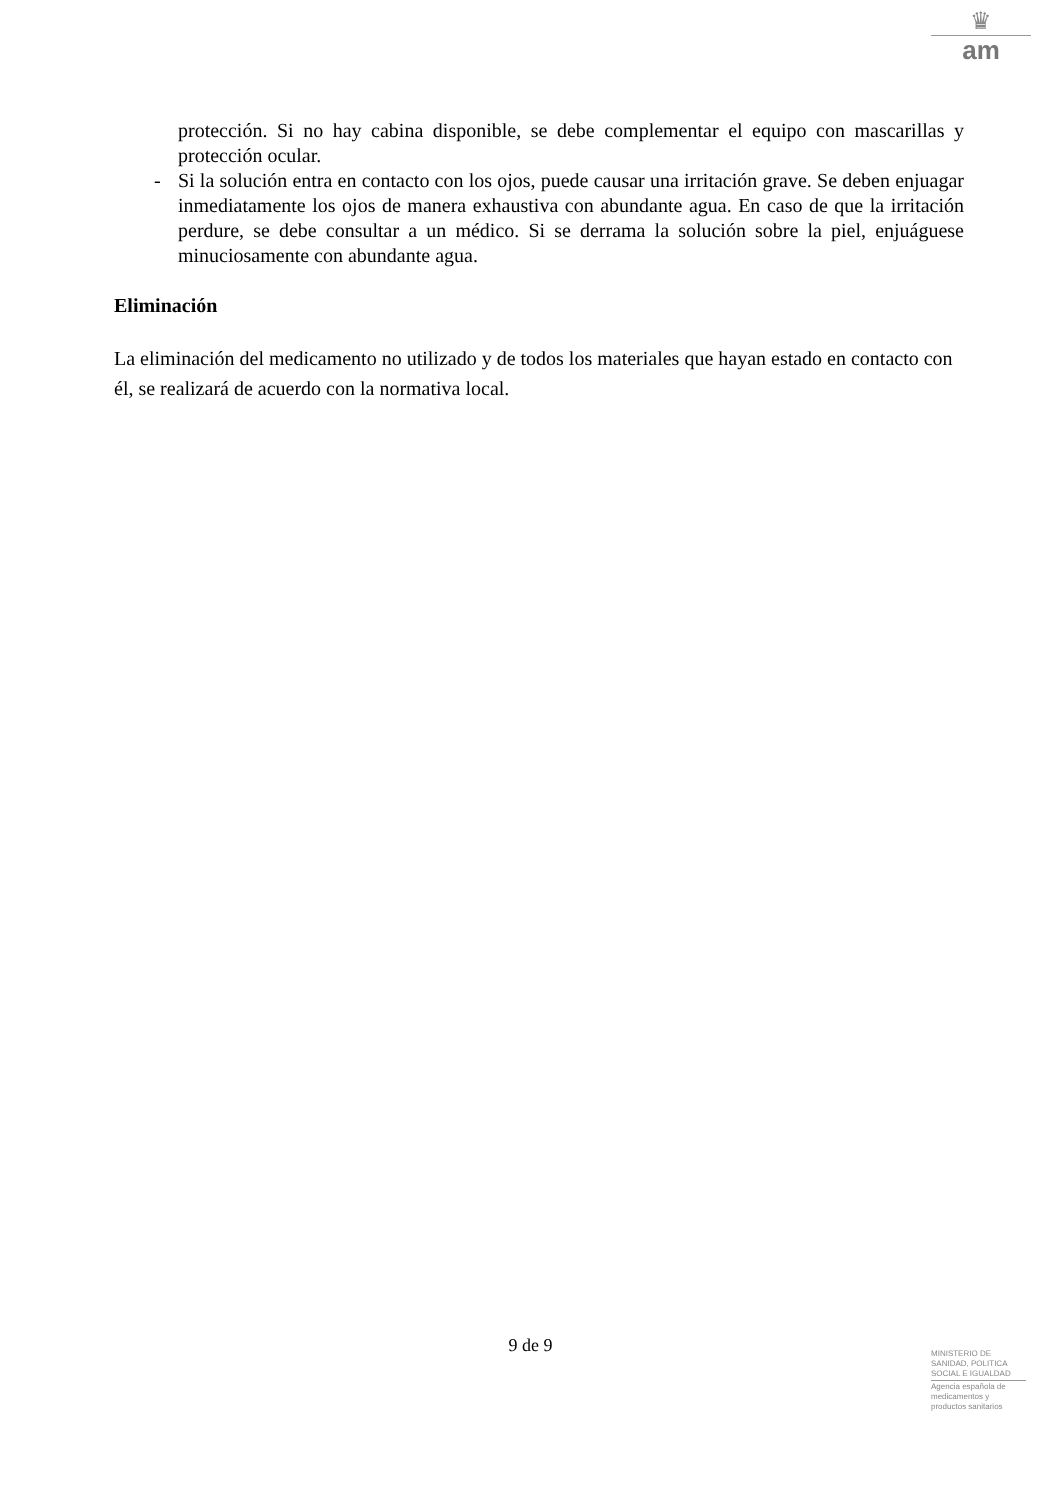♛
am
protección. Si no hay cabina disponible, se debe complementar el equipo con mascarillas y protección ocular.
- Si la solución entra en contacto con los ojos, puede causar una irritación grave. Se deben enjuagar inmediatamente los ojos de manera exhaustiva con abundante agua. En caso de que la irritación perdure, se debe consultar a un médico. Si se derrama la solución sobre la piel, enjuáguese minuciosamente con abundante agua.
Eliminación
La eliminación del medicamento no utilizado y de todos los materiales que hayan estado en contacto con él, se realizará de acuerdo con la normativa local.
9 de 9
MINISTERIO DE
SANIDAD, POLITICA
SOCIAL E IGUALDAD
Agencia española de
medicamentos y
productos sanitarios